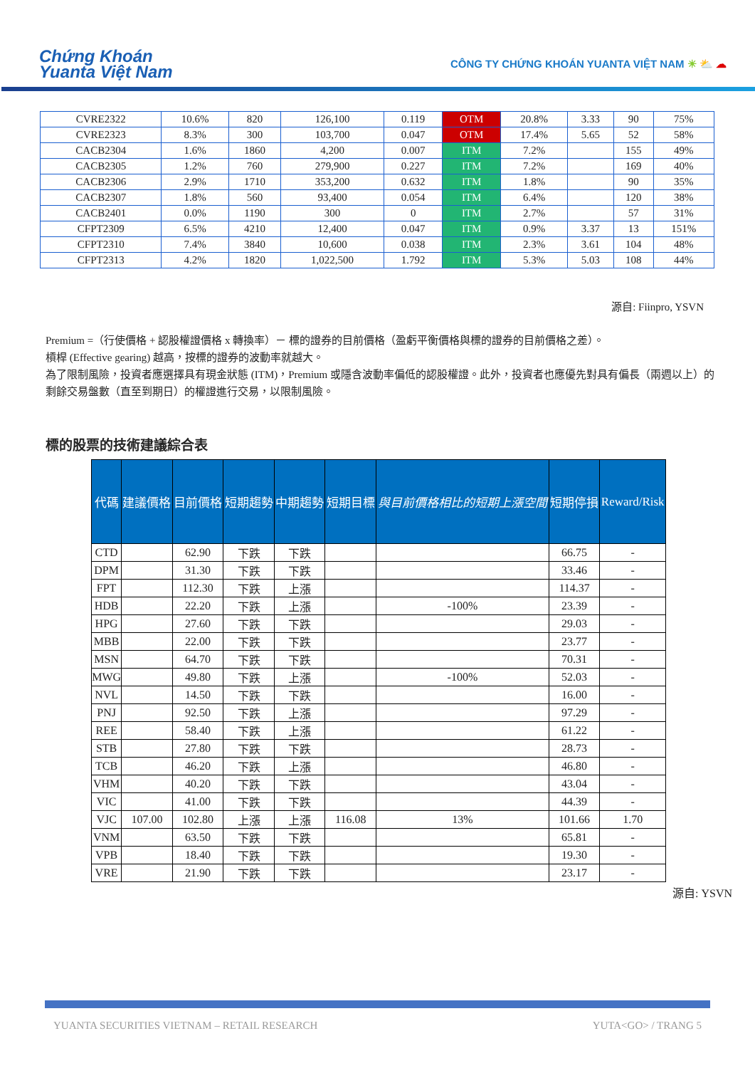Chứng Khoán
Yuanta Việt Nam
CÔNG TY CHỨNG KHOÁN YUANTA VIỆT NAM ☀ ⛅ ☁
| CVRE2322 | 10.6% | 820 | 126,100 | 0.119 | OTM | 20.8% | 3.33 | 90 | 75% |
| CVRE2323 | 8.3% | 300 | 103,700 | 0.047 | OTM | 17.4% | 5.65 | 52 | 58% |
| CACB2304 | 1.6% | 1860 | 4,200 | 0.007 | ITM | 7.2% | | 155 | 49% |
| CACB2305 | 1.2% | 760 | 279,900 | 0.227 | ITM | 7.2% | | 169 | 40% |
| CACB2306 | 2.9% | 1710 | 353,200 | 0.632 | ITM | 1.8% | | 90 | 35% |
| CACB2307 | 1.8% | 560 | 93,400 | 0.054 | ITM | 6.4% | | 120 | 38% |
| CACB2401 | 0.0% | 1190 | 300 | 0 | ITM | 2.7% | | 57 | 31% |
| CFPT2309 | 6.5% | 4210 | 12,400 | 0.047 | ITM | 0.9% | 3.37 | 13 | 151% |
| CFPT2310 | 7.4% | 3840 | 10,600 | 0.038 | ITM | 2.3% | 3.61 | 104 | 48% |
| CFPT2313 | 4.2% | 1820 | 1,022,500 | 1.792 | ITM | 5.3% | 5.03 | 108 | 44% |
源自: Fiinpro, YSVN
Premium =（行使價格 + 認股權證價格 x 轉換率）－ 標的證券的目前價格（盈虧平衡價格與標的證券的目前價格之差）。
槓桿 (Effective gearing) 越高，按標的證券的波動率就越大。
為了限制風險，投資者應選擇具有現金狀態 (ITM)，Premium 或隱含波動率偏低的認股權證。此外，投資者也應優先對具有偏長（兩週以上）的剩餘交易盤數（直至到期日）的權證進行交易，以限制風險。
標的股票的技術建議綜合表
| 代碼 | 建議價格 | 目前價格 | 短期趨勢 | 中期趨勢 | 短期目標 | 與目前價格相比的短期上漲空間 | 短期停損 | Reward/Risk |
| --- | --- | --- | --- | --- | --- | --- | --- | --- |
| CTD | | 62.90 | 下跌 | 下跌 | | | 66.75 | - |
| DPM | | 31.30 | 下跌 | 下跌 | | | 33.46 | - |
| FPT | | 112.30 | 下跌 | 上漲 | | | 114.37 | - |
| HDB | | 22.20 | 下跌 | 上漲 | | -100% | 23.39 | - |
| HPG | | 27.60 | 下跌 | 下跌 | | | 29.03 | - |
| MBB | | 22.00 | 下跌 | 下跌 | | | 23.77 | - |
| MSN | | 64.70 | 下跌 | 下跌 | | | 70.31 | - |
| MWG | | 49.80 | 下跌 | 上漲 | | -100% | 52.03 | - |
| NVL | | 14.50 | 下跌 | 下跌 | | | 16.00 | - |
| PNJ | | 92.50 | 下跌 | 上漲 | | | 97.29 | - |
| REE | | 58.40 | 下跌 | 上漲 | | | 61.22 | - |
| STB | | 27.80 | 下跌 | 下跌 | | | 28.73 | - |
| TCB | | 46.20 | 下跌 | 上漲 | | | 46.80 | - |
| VHM | | 40.20 | 下跌 | 下跌 | | | 43.04 | - |
| VIC | | 41.00 | 下跌 | 下跌 | | | 44.39 | - |
| VJC | 107.00 | 102.80 | 上漲 | 上漲 | 116.08 | 13% | 101.66 | 1.70 |
| VNM | | 63.50 | 下跌 | 下跌 | | | 65.81 | - |
| VPB | | 18.40 | 下跌 | 下跌 | | | 19.30 | - |
| VRE | | 21.90 | 下跌 | 下跌 | | | 23.17 | - |
源自: YSVN
YUANTA SECURITIES VIETNAM – RETAIL RESEARCH YUTA<GO> / TRANG 5